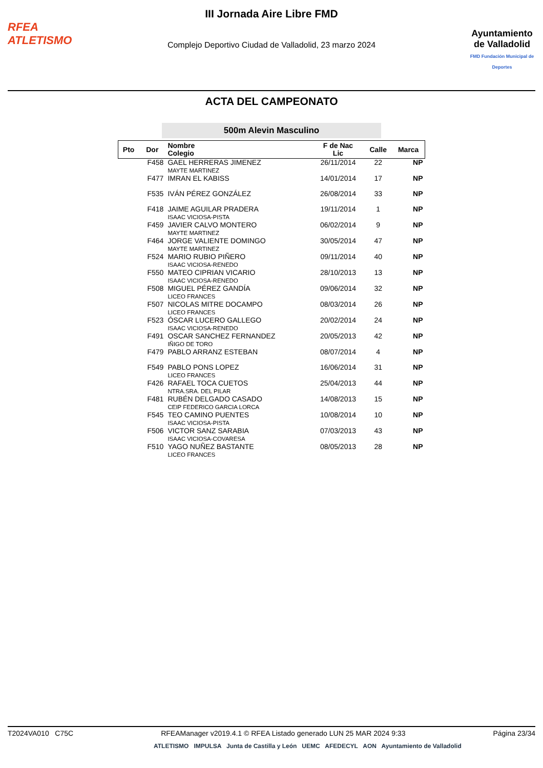RFEA
ATLETISMO
III Jornada Aire Libre FMD
Complejo Deportivo Ciudad de Valladolid, 23 marzo 2024
Ayuntamiento de Valladolid
FMD Fundación Municipal de Deportes
ACTA DEL CAMPEONATO
500m Alevin Masculino
| Pto | Dor | Nombre Colegio | F de Nac Lic | Calle | Marca |
| --- | --- | --- | --- | --- | --- |
| | F458 | GAEL HERRERAS JIMENEZ MAYTE MARTINEZ | 26/11/2014 | 22 | NP |
| | F477 | IMRAN EL KABISS | 14/01/2014 | 17 | NP |
| | F535 | IVÁN PÉREZ GONZÁLEZ | 26/08/2014 | 33 | NP |
| | F418 | JAIME AGUILAR PRADERA ISAAC VICIOSA-PISTA | 19/11/2014 | 1 | NP |
| | F459 | JAVIER CALVO MONTERO MAYTE MARTINEZ | 06/02/2014 | 9 | NP |
| | F464 | JORGE VALIENTE DOMINGO MAYTE MARTINEZ | 30/05/2014 | 47 | NP |
| | F524 | MARIO RUBIO PIÑERO ISAAC VICIOSA-RENEDO | 09/11/2014 | 40 | NP |
| | F550 | MATEO CIPRIAN VICARIO ISAAC VICIOSA-RENEDO | 28/10/2013 | 13 | NP |
| | F508 | MIGUEL PÉREZ GANDÍA LICEO FRANCES | 09/06/2014 | 32 | NP |
| | F507 | NICOLAS MITRE DOCAMPO LICEO FRANCES | 08/03/2014 | 26 | NP |
| | F523 | ÓSCAR LUCERO GALLEGO ISAAC VICIOSA-RENEDO | 20/02/2014 | 24 | NP |
| | F491 | OSCAR SANCHEZ FERNANDEZ IÑIGO DE TORO | 20/05/2013 | 42 | NP |
| | F479 | PABLO ARRANZ ESTEBAN | 08/07/2014 | 4 | NP |
| | F549 | PABLO PONS LOPEZ LICEO FRANCES | 16/06/2014 | 31 | NP |
| | F426 | RAFAEL TOCA CUETOS NTRA.SRA. DEL PILAR | 25/04/2013 | 44 | NP |
| | F481 | RUBÉN DELGADO CASADO CEIP FEDERICO GARCIA LORCA | 14/08/2013 | 15 | NP |
| | F545 | TEO CAMINO PUENTES ISAAC VICIOSA-PISTA | 10/08/2014 | 10 | NP |
| | F506 | VICTOR SANZ SARABIA ISAAC VICIOSA-COVARESA | 07/03/2013 | 43 | NP |
| | F510 | YAGO NUÑEZ BASTANTE LICEO FRANCES | 08/05/2013 | 28 | NP |
T2024VA010 C75C RFEAManager v2019.4.1 © RFEA Listado generado LUN 25 MAR 2024 9:33 Página 23/34
ATLETISMO IMPULSA Junta de Castilla y León UEMC AFEDECYL AON Ayuntamiento de Valladolid